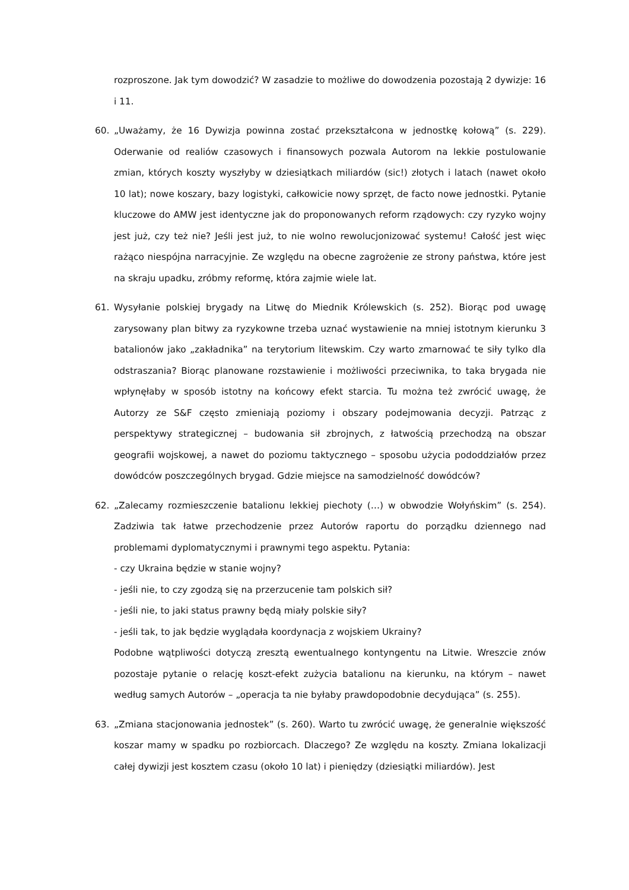rozproszone. Jak tym dowodzić? W zasadzie to możliwe do dowodzenia pozostają 2 dywizje: 16 i 11.
60. „Uważamy, że 16 Dywizja powinna zostać przekształcona w jednostkę kołową” (s. 229). Oderwanie od realiów czasowych i finansowych pozwala Autorom na lekkie postulowanie zmian, których koszty wyszłyby w dziesiątkach miliardów (sic!) złotych i latach (nawet około 10 lat); nowe koszary, bazy logistyki, całkowicie nowy sprzęt, de facto nowe jednostki. Pytanie kluczowe do AMW jest identyczne jak do proponowanych reform rządowych: czy ryzyko wojny jest już, czy też nie? Jeśli jest już, to nie wolno rewolucjonizować systemu! Całość jest więc rażąco niespójna narracyjnie. Ze względu na obecne zagrożenie ze strony państwa, które jest na skraju upadku, zróbmy reformę, która zajmie wiele lat.
61. Wysyłanie polskiej brygady na Litwę do Miednik Królewskich (s. 252). Biorąc pod uwagę zarysowany plan bitwy za ryzykowne trzeba uznać wystawienie na mniej istotnym kierunku 3 batalionów jako „zakładnika” na terytorium litewskim. Czy warto zmarnować te siły tylko dla odstraszania? Biorąc planowane rozstawienie i możliwości przeciwnika, to taka brygada nie wpłynęłaby w sposób istotny na końcowy efekt starcia. Tu można też zwrócić uwagę, że Autorzy ze S&F często zmieniają poziomy i obszary podejmowania decyzji. Patrząc z perspektywy strategicznej – budowania sił zbrojnych, z łatwością przechodzą na obszar geografii wojskowej, a nawet do poziomu taktycznego – sposobu użycia pododdziałów przez dowódców poszczególnych brygad. Gdzie miejsce na samodzielność dowódców?
62. „Zalecamy rozmieszczenie batalionu lekkiej piechoty (…) w obwodzie Wołyńskim” (s. 254). Zadziwia tak łatwe przechodzenie przez Autorów raportu do porządku dziennego nad problemami dyplomatycznymi i prawnymi tego aspektu. Pytania:
- czy Ukraina będzie w stanie wojny?
- jeśli nie, to czy zgodzą się na przerzucenie tam polskich sił?
- jeśli nie, to jaki status prawny będą miały polskie siły?
- jeśli tak, to jak będzie wyglądała koordynacja z wojskiem Ukrainy?
Podobne wątpliwości dotyczą zresztą ewentualnego kontyngentu na Litwie. Wreszcie znów pozostaje pytanie o relację koszt-efekt zużycia batalionu na kierunku, na którym – nawet według samych Autorów – „operacja ta nie byłaby prawdopodobnie decydująca” (s. 255).
63. „Zmiana stacjonowania jednostek” (s. 260). Warto tu zwrócić uwagę, że generalnie większość koszar mamy w spadku po rozbiorcach. Dlaczego? Ze względu na koszty. Zmiana lokalizacji całej dywizji jest kosztem czasu (około 10 lat) i pieniędzy (dziesiątki miliardów). Jest